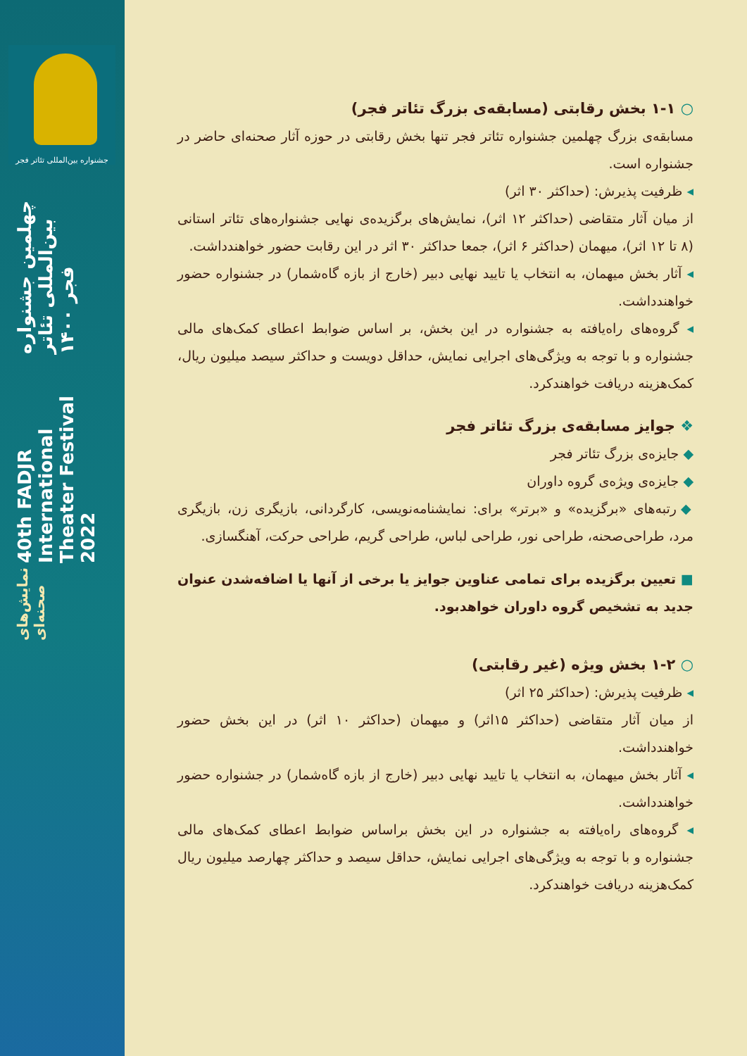جشنواره بین‌المللی تئاتر فجر
چهلمین جشنواره بین‌المللی تئاتر فجر ۱۴۰۰
40th FADJR International Theater Festival 2022
نمایش‌های صحنه‌ای
○ ۱-۱ بخش رقابتی (مسابقه‌ی بزرگ تئاتر فجر)
مسابقه‌ی بزرگ چهلمین جشنواره تئاتر فجر تنها بخش رقابتی در حوزه آثار صحنه‌ای حاضر در جشنواره است.
◂ ظرفیت پذیرش: (حداکثر ۳۰ اثر)
از میان آثار متقاضی (حداکثر ۱۲ اثر)، نمایش‌های برگزیده‌ی نهایی جشنواره‌های تئاتر استانی (۸ تا ۱۲ اثر)، میهمان (حداکثر ۶ اثر)، جمعا حداکثر ۳۰ اثر در این رقابت حضور خواهندداشت.
◂ آثار بخش میهمان، به انتخاب یا تایید نهایی دبیر (خارج از بازه گاه‌شمار) در جشنواره حضور خواهندداشت.
◂ گروه‌های راه‌یافته به جشنواره در این بخش، بر اساس ضوابط اعطای کمک‌های مالی جشنواره و با توجه به ویژگی‌های اجرایی نمایش، حداقل دویست و حداکثر سیصد میلیون ریال، کمک‌هزینه دریافت خواهندکرد.
❖ جوایز مسابقه‌ی بزرگ تئاتر فجر
◆ جایزه‌ی بزرگ تئاتر فجر
◆ جایزه‌ی ویژه‌ی گروه داوران
◆ رتبه‌های «برگزیده» و «برتر» برای: نمایشنامه‌نویسی، کارگردانی، بازیگری زن، بازیگری مرد، طراحی‌صحنه، طراحی نور، طراحی لباس، طراحی گریم، طراحی حرکت، آهنگسازی.
■ تعیین برگزیده برای تمامی عناوین جوایز یا برخی از آنها یا اضافه‌شدن عنوان جدید به تشخیص گروه داوران خواهدبود.
○ ۱-۲ بخش ویژه (غیر رقابتی)
◂ ظرفیت پذیرش: (حداکثر ۲۵ اثر)
از میان آثار متقاضی (حداکثر ۱۵اثر) و میهمان (حداکثر ۱۰ اثر) در این بخش حضور خواهندداشت.
◂ آثار بخش میهمان، به انتخاب یا تایید نهایی دبیر (خارج از بازه گاه‌شمار) در جشنواره حضور خواهندداشت.
◂ گروه‌های راه‌یافته به جشنواره در این بخش براساس ضوابط اعطای کمک‌های مالی جشنواره و با توجه به ویژگی‌های اجرایی نمایش، حداقل سیصد و حداکثر چهارصد میلیون ریال کمک‌هزینه دریافت خواهندکرد.